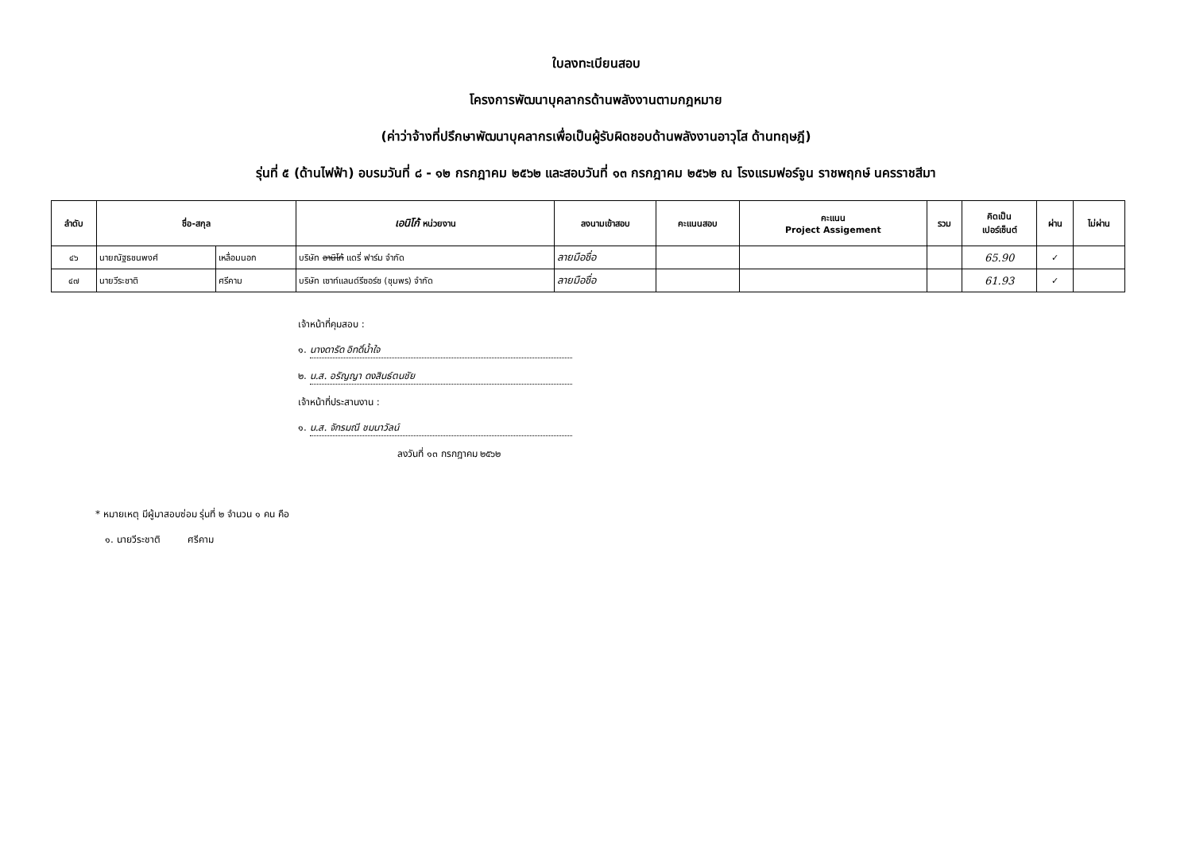ใบลงทะเบียนสอบ
โครงการพัฒนาบุคลากรด้านพลังงานตามกฎหมาย
(ค่าว่าจ้างที่ปรึกษาพัฒนาบุคลากรเพื่อเป็นผู้รับผิดชอบด้านพลังงานอาวุโส ด้านทฤษฎี)
รุ่นที่ ๕ (ด้านไฟฟ้า) อบรมวันที่ ๘ - ๑๒ กรกฎาคม ๒๕๖๒ และสอบวันที่ ๑๓ กรกฎาคม ๒๕๖๒ ณ โรงแรมฟอร์จูน ราชพฤกษ์ นครราชสีมา
| ลำดับ | ชื่อ-สกุล | | เอนิโก้ หน่วยงาน | ลงนามเข้าสอบ | คะแนนสอบ | คะแนน Project Assigement | รวม | คิดเป็น เปอร์เซ็นต์ | ผ่าน | ไม่ผ่าน |
| --- | --- | --- | --- | --- | --- | --- | --- | --- | --- | --- |
| ๔๖ | นายณัฐธชนพงศ์ | เหลื่อมนอก | บริษัท อานิโก้ แดรี่ ฟาร์ม จำกัด | ลายมือชื่อ | | | | 65.90 | ✓ | |
| ๔๗ | นายวีระชาติ | ศรีคาม | บริษัท เซาท์แลนด์รีซอร์ซ (ชุมพร) จำกัด | ลายมือชื่อ | | | | 61.93 | ✓ | |
เจ้าหน้าที่คุมสอบ :
๑. นางดารัด อิทดิ์น้ำใจ
๒. น.ส. อรัญญา ดงสินธ์ตนชัย
เจ้าหน้าที่ประสานงาน :
๑. น.ส. จักรมณี ชมนาวัลน์
ลงวันที่ ๑๓ กรกฎาคม ๒๕๖๒
* หมายเหตุ มีผู้มาสอบซ่อม รุ่นที่ ๒ จำนวน ๑ คน คือ
๑. นายวีระชาติ ศรีคาม